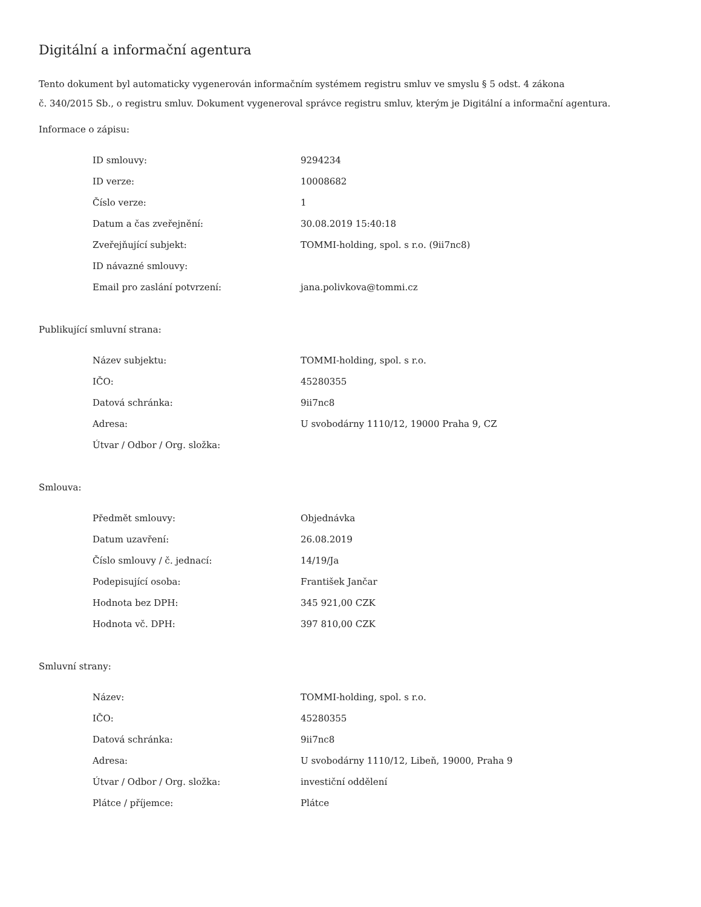Digitální a informační agentura
Tento dokument byl automaticky vygenerován informačním systémem registru smluv ve smyslu § 5 odst. 4 zákona
č. 340/2015 Sb., o registru smluv. Dokument vygeneroval správce registru smluv, kterým je Digitální a informační agentura.
Informace o zápisu:
| ID smlouvy: | 9294234 |
| ID verze: | 10008682 |
| Číslo verze: | 1 |
| Datum a čas zveřejnění: | 30.08.2019 15:40:18 |
| Zveřejňující subjekt: | TOMMI-holding, spol. s r.o. (9ii7nc8) |
| ID návazné smlouvy: | |
| Email pro zaslání potvrzení: | jana.polivkova@tommi.cz |
Publikující smluvní strana:
| Název subjektu: | TOMMI-holding, spol. s r.o. |
| IČO: | 45280355 |
| Datová schránka: | 9ii7nc8 |
| Adresa: | U svobodárny 1110/12, 19000 Praha 9, CZ |
| Útvar / Odbor / Org. složka: | |
Smlouva:
| Předmět smlouvy: | Objednávka |
| Datum uzavření: | 26.08.2019 |
| Číslo smlouvy / č. jednací: | 14/19/Ja |
| Podepisující osoba: | František Jančar |
| Hodnota bez DPH: | 345 921,00 CZK |
| Hodnota vč. DPH: | 397 810,00 CZK |
Smluvní strany:
| Název: | TOMMI-holding, spol. s r.o. |
| IČO: | 45280355 |
| Datová schránka: | 9ii7nc8 |
| Adresa: | U svobodárny 1110/12, Libeň, 19000, Praha 9 |
| Útvar / Odbor / Org. složka: | investiční oddělení |
| Plátce / příjemce: | Plátce |